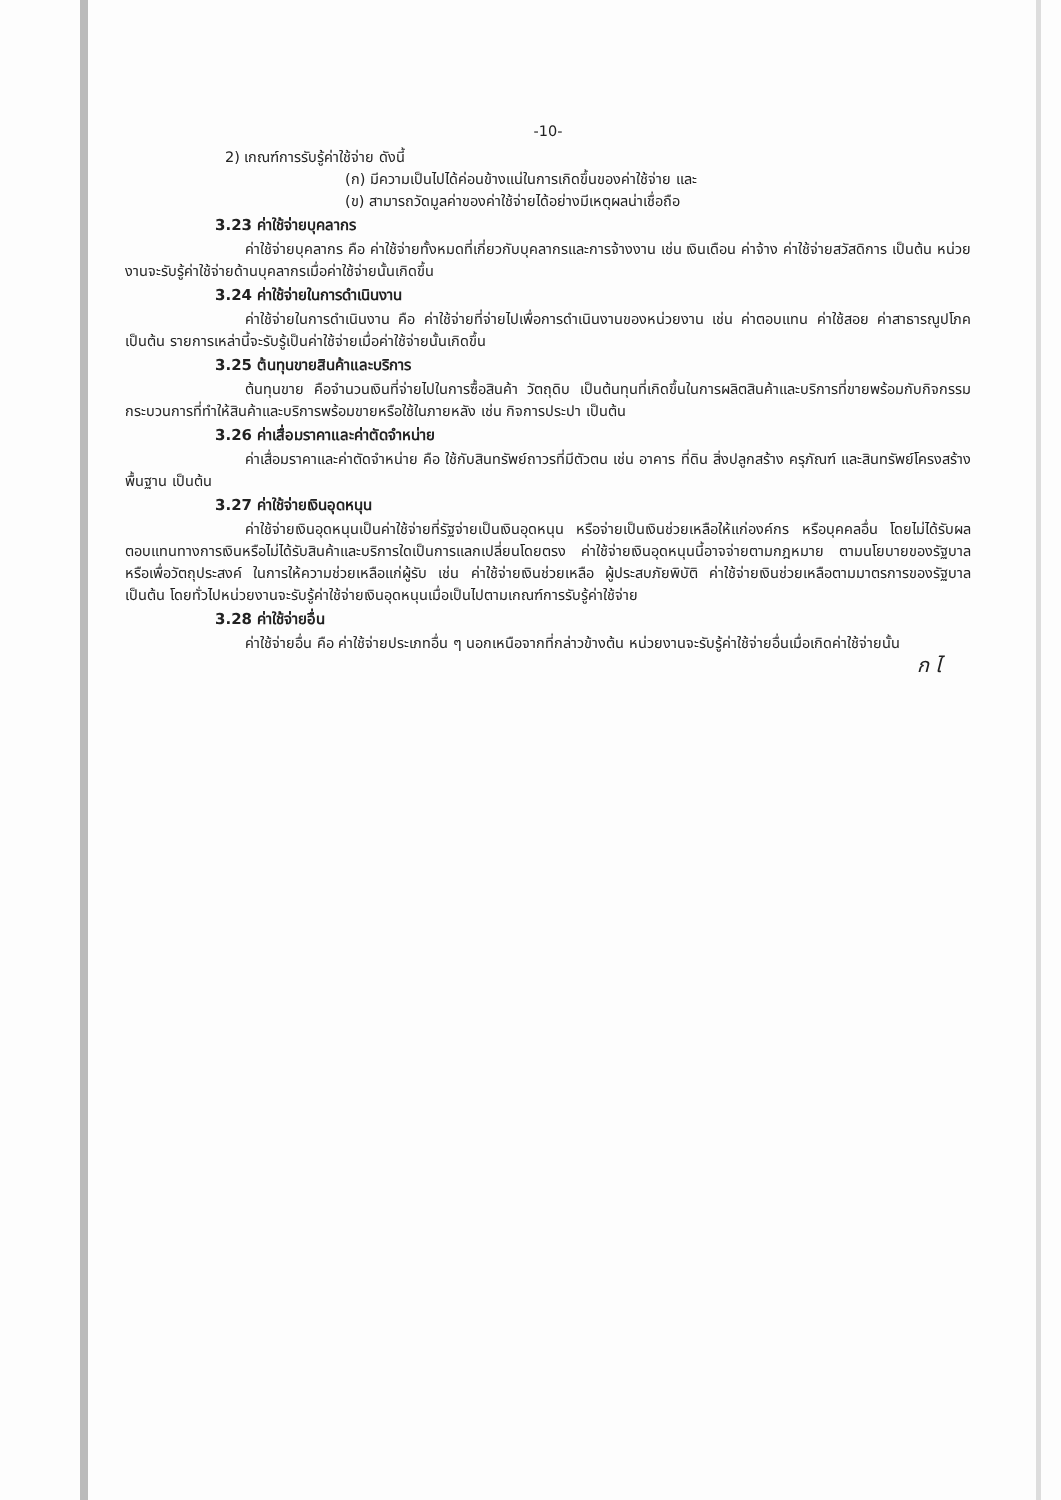-10-
2) เกณฑ์การรับรู้ค่าใช้จ่าย ดังนี้
(ก) มีความเป็นไปได้ค่อนข้างแน่ในการเกิดขึ้นของค่าใช้จ่าย และ
(ข) สามารถวัดมูลค่าของค่าใช้จ่ายได้อย่างมีเหตุผลน่าเชื่อถือ
3.23 ค่าใช้จ่ายบุคลากร
ค่าใช้จ่ายบุคลากร คือ ค่าใช้จ่ายทั้งหมดที่เกี่ยวกับบุคลากรและการจ้างงาน เช่น เงินเดือน ค่าจ้าง ค่าใช้จ่ายสวัสดิการ เป็นต้น หน่วยงานจะรับรู้ค่าใช้จ่ายด้านบุคลากรเมื่อค่าใช้จ่ายนั้นเกิดขึ้น
3.24 ค่าใช้จ่ายในการดำเนินงาน
ค่าใช้จ่ายในการดำเนินงาน คือ ค่าใช้จ่ายที่จ่ายไปเพื่อการดำเนินงานของหน่วยงาน เช่น ค่าตอบแทน ค่าใช้สอย ค่าสาธารณูปโภค เป็นต้น รายการเหล่านี้จะรับรู้เป็นค่าใช้จ่ายเมื่อค่าใช้จ่ายนั้นเกิดขึ้น
3.25 ต้นทุนขายสินค้าและบริการ
ต้นทุนขาย คือจำนวนเงินที่จ่ายไปในการซื้อสินค้า วัตถุดิบ เป็นต้นทุนที่เกิดขึ้นในการผลิตสินค้าและบริการที่ขายพร้อมกับกิจกรรมกระบวนการที่ทำให้สินค้าและบริการพร้อมขายหรือใช้ในภายหลัง เช่น กิจการประปา เป็นต้น
3.26 ค่าเสื่อมราคาและค่าตัดจำหน่าย
ค่าเสื่อมราคาและค่าตัดจำหน่าย คือ ใช้กับสินทรัพย์ถาวรที่มีตัวตน เช่น อาคาร ที่ดิน สิ่งปลูกสร้าง ครุภัณฑ์ และสินทรัพย์โครงสร้างพื้นฐาน เป็นต้น
3.27 ค่าใช้จ่ายเงินอุดหนุน
ค่าใช้จ่ายเงินอุดหนุนเป็นค่าใช้จ่ายที่รัฐจ่ายเป็นเงินอุดหนุน หรือจ่ายเป็นเงินช่วยเหลือให้แก่องค์กร หรือบุคคลอื่น โดยไม่ได้รับผลตอบแทนทางการเงินหรือไม่ได้รับสินค้าและบริการใดเป็นการแลกเปลี่ยนโดยตรง ค่าใช้จ่ายเงินอุดหนุนนี้อาจจ่ายตามกฎหมาย ตามนโยบายของรัฐบาล หรือเพื่อวัตถุประสงค์ ในการให้ความช่วยเหลือแก่ผู้รับ เช่น ค่าใช้จ่ายเงินช่วยเหลือ ผู้ประสบภัยพิบัติ ค่าใช้จ่ายเงินช่วยเหลือตามมาตรการของรัฐบาล เป็นต้น โดยทั่วไปหน่วยงานจะรับรู้ค่าใช้จ่ายเงินอุดหนุนเมื่อเป็นไปตามเกณฑ์การรับรู้ค่าใช้จ่าย
3.28 ค่าใช้จ่ายอื่น
ค่าใช้จ่ายอื่น คือ ค่าใช้จ่ายประเภทอื่น ๆ นอกเหนือจากที่กล่าวข้างต้น หน่วยงานจะรับรู้ค่าใช้จ่ายอื่นเมื่อเกิดค่าใช้จ่ายนั้น
ก ไ